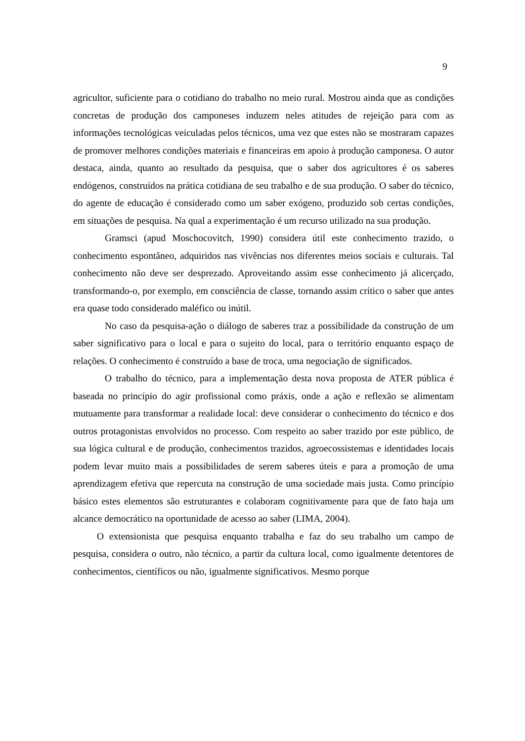9
agricultor, suficiente para o cotidiano do trabalho no meio rural. Mostrou ainda que as condições concretas de produção dos camponeses induzem neles atitudes de rejeição para com as informações tecnológicas veiculadas pelos técnicos, uma vez que estes não se mostraram capazes de promover melhores condições materiais e financeiras em apoio à produção camponesa. O autor destaca, ainda, quanto ao resultado da pesquisa, que o saber dos agricultores é os saberes endógenos, construídos na prática cotidiana de seu trabalho e de sua produção. O saber do técnico, do agente de educação é considerado como um saber exógeno, produzido sob certas condições, em situações de pesquisa. Na qual a experimentação é um recurso utilizado na sua produção.
Gramsci (apud Moschocovitch, 1990) considera útil este conhecimento trazido, o conhecimento espontâneo, adquiridos nas vivências nos diferentes meios sociais e culturais. Tal conhecimento não deve ser desprezado. Aproveitando assim esse conhecimento já alicerçado, transformando-o, por exemplo, em consciência de classe, tornando assim crítico o saber que antes era quase todo considerado maléfico ou inútil.
No caso da pesquisa-ação o diálogo de saberes traz a possibilidade da construção de um saber significativo para o local e para o sujeito do local, para o território enquanto espaço de relações. O conhecimento é construído a base de troca, uma negociação de significados.
O trabalho do técnico, para a implementação desta nova proposta de ATER pública é baseada no princípio do agir profissional como práxis, onde a ação e reflexão se alimentam mutuamente para transformar a realidade local: deve considerar o conhecimento do técnico e dos outros protagonistas envolvidos no processo. Com respeito ao saber trazido por este público, de sua lógica cultural e de produção, conhecimentos trazidos, agroecossistemas e identidades locais podem levar muito mais a possibilidades de serem saberes úteis e para a promoção de uma aprendizagem efetiva que repercuta na construção de uma sociedade mais justa. Como princípio básico estes elementos são estruturantes e colaboram cognitivamente para que de fato haja um alcance democrático na oportunidade de acesso ao saber (LIMA, 2004).
O extensionista que pesquisa enquanto trabalha e faz do seu trabalho um campo de pesquisa, considera o outro, não técnico, a partir da cultura local, como igualmente detentores de conhecimentos, científicos ou não, igualmente significativos. Mesmo porque